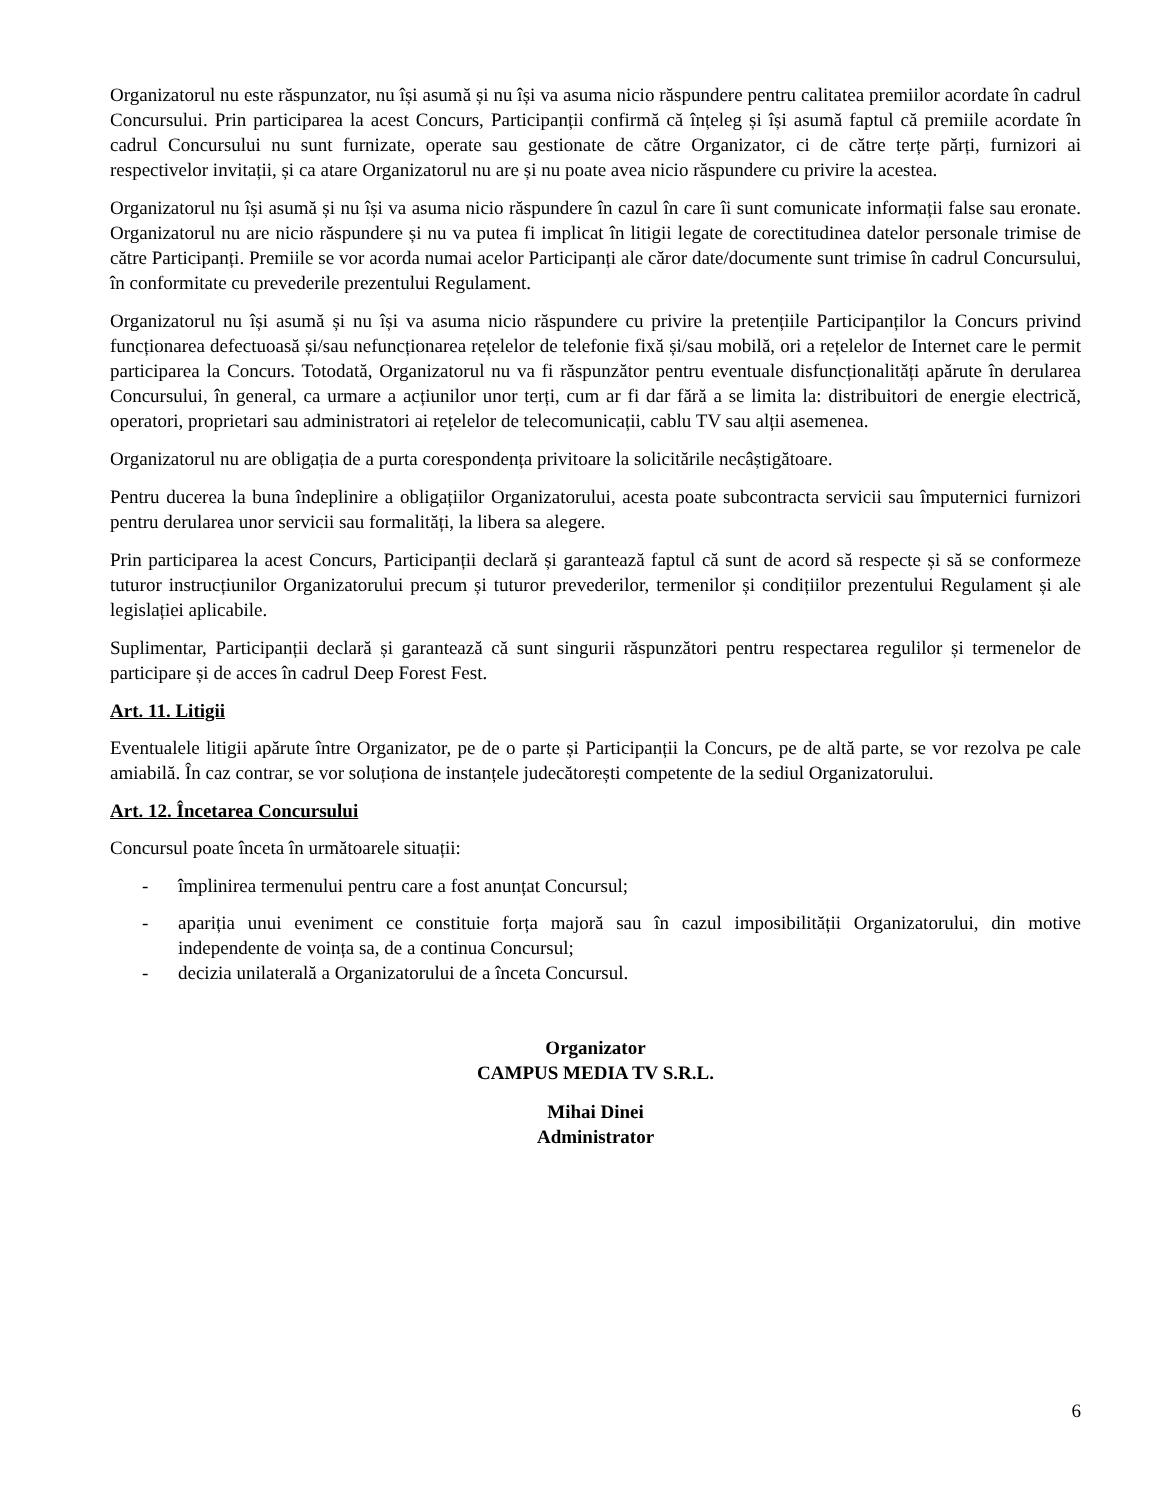Organizatorul nu este răspunzator, nu își asumă și nu își va asuma nicio răspundere pentru calitatea premiilor acordate în cadrul Concursului. Prin participarea la acest Concurs, Participanții confirmă că înțeleg și își asumă faptul că premiile acordate în cadrul Concursului nu sunt furnizate, operate sau gestionate de către Organizator, ci de către terțe părți, furnizori ai respectivelor invitații, și ca atare Organizatorul nu are și nu poate avea nicio răspundere cu privire la acestea.
Organizatorul nu își asumă și nu își va asuma nicio răspundere în cazul în care îi sunt comunicate informații false sau eronate. Organizatorul nu are nicio răspundere și nu va putea fi implicat în litigii legate de corectitudinea datelor personale trimise de către Participanți. Premiile se vor acorda numai acelor Participanți ale căror date/documente sunt trimise în cadrul Concursului, în conformitate cu prevederile prezentului Regulament.
Organizatorul nu își asumă și nu își va asuma nicio răspundere cu privire la pretențiile Participanților la Concurs privind funcționarea defectuoasă și/sau nefuncționarea rețelelor de telefonie fixă și/sau mobilă, ori a rețelelor de Internet care le permit participarea la Concurs. Totodată, Organizatorul nu va fi răspunzător pentru eventuale disfuncționalități apărute în derularea Concursului, în general, ca urmare a acțiunilor unor terți, cum ar fi dar fără a se limita la: distribuitori de energie electrică, operatori, proprietari sau administratori ai rețelelor de telecomunicații, cablu TV sau alții asemenea.
Organizatorul nu are obligația de a purta corespondența privitoare la solicitările necâștigătoare.
Pentru ducerea la buna îndeplinire a obligațiilor Organizatorului, acesta poate subcontracta servicii sau împuternici furnizori pentru derularea unor servicii sau formalități, la libera sa alegere.
Prin participarea la acest Concurs, Participanții declară și garantează faptul că sunt de acord să respecte și să se conformeze tuturor instrucțiunilor Organizatorului precum și tuturor prevederilor, termenilor și condițiilor prezentului Regulament și ale legislației aplicabile.
Suplimentar, Participanții declară și garantează că sunt singurii răspunzători pentru respectarea regulilor și termenelor de participare și de acces în cadrul Deep Forest Fest.
Art. 11. Litigii
Eventualele litigii apărute între Organizator, pe de o parte și Participanții la Concurs, pe de altă parte, se vor rezolva pe cale amiabilă. În caz contrar, se vor soluționa de instanțele judecătorești competente de la sediul Organizatorului.
Art. 12. Încetarea Concursului
Concursul poate înceta în următoarele situații:
- împlinirea termenului pentru care a fost anunțat Concursul;
- apariția unui eveniment ce constituie forța majoră sau în cazul imposibilității Organizatorului, din motive independente de voința sa, de a continua Concursul;
- decizia unilaterală a Organizatorului de a înceta Concursul.
Organizator
CAMPUS MEDIA TV S.R.L.
Mihai Dinei
Administrator
6